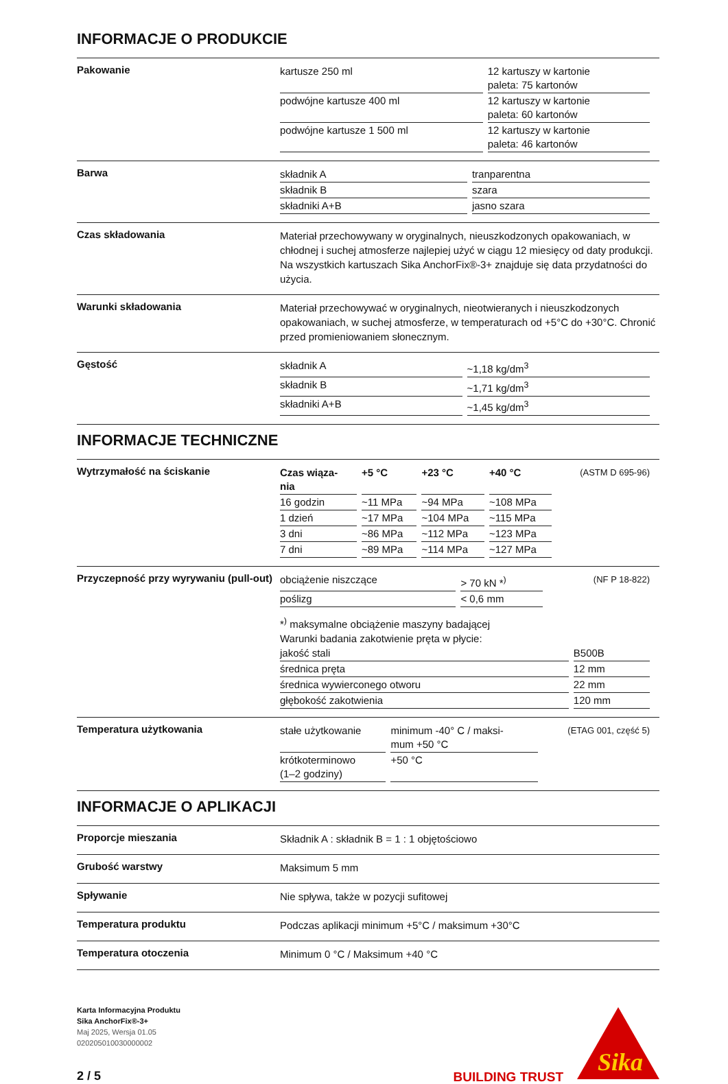INFORMACJE O PRODUKCIE
Pakowanie
| kartusze 250 ml | 12 kartuszy w kartonie paleta: 75 kartonów |
| podwójne kartusze 400 ml | 12 kartuszy w kartonie paleta: 60 kartonów |
| podwójne kartusze 1 500 ml | 12 kartuszy w kartonie paleta: 46 kartonów |
Barwa
| składnik A | tranparentna |
| składnik B | szara |
| składniki A+B | jasno szara |
Czas składowania
Materiał przechowywany w oryginalnych, nieuszkodzonych opakowaniach, w chłodnej i suchej atmosferze najlepiej użyć w ciągu 12 miesięcy od daty produkcji. Na wszystkich kartuszach Sika AnchorFix®-3+ znajduje się data przydatności do użycia.
Warunki składowania
Materiał przechowywać w oryginalnych, nieotwieranych i nieuszkodzonych opakowaniach, w suchej atmosferze, w temperaturach od +5°C do +30°C. Chronić przed promieniowaniem słonecznym.
Gęstość
| składnik A | ~1,18 kg/dm<sup>3</sup> |
| składnik B | ~1,71 kg/dm<sup>3</sup> |
| składniki A+B | ~1,45 kg/dm<sup>3</sup> |
INFORMACJE TECHNICZNE
Wytrzymałość na ściskanie
| Czas wiąza- nia | +5 °C | +23 °C | +40 °C | (ASTM D 695-96) |
| 16 godzin | ~11 MPa | ~94 MPa | ~108 MPa | |
| 1 dzień | ~17 MPa | ~104 MPa | ~115 MPa | |
| 3 dni | ~86 MPa | ~112 MPa | ~123 MPa | |
| 7 dni | ~89 MPa | ~114 MPa | ~127 MPa | |
Przyczepność przy wyrywaniu (pull-out)
| obciążenie niszczące | > 70 kN *<sup>)</sup> | (NF P 18-822) |
| poślizg | < 0,6 mm | |
*<sup>)</sup> maksymalne obciążenie maszyny badającej
Warunki badania zakotwienie pręta w płycie:
| jakość stali | B500B |
| średnica pręta | 12 mm |
| średnica wywierconego otworu | 22 mm |
| głębokość zakotwienia | 120 mm |
Temperatura użytkowania
| stałe użytkowanie | minimum -40° C / maksi- mum +50 °C | (ETAG 001, część 5) |
| krótkoterminowo (1–2 godziny) | +50 °C | |
INFORMACJE O APLIKACJI
Proporcje mieszania
Składnik A : składnik B = 1 : 1 objętościowo
Grubość warstwy
Maksimum 5 mm
Spływanie
Nie spływa, także w pozycji sufitowej
Temperatura produktu
Podczas aplikacji minimum +5°C / maksimum +30°C
Temperatura otoczenia
Minimum 0 °C / Maksimum +40 °C
Karta Informacyjna Produktu
Sika AnchorFix®-3+
Maj 2025, Wersja 01.05
020205010030000002
2 / 5
BUILDING TRUST
Sika